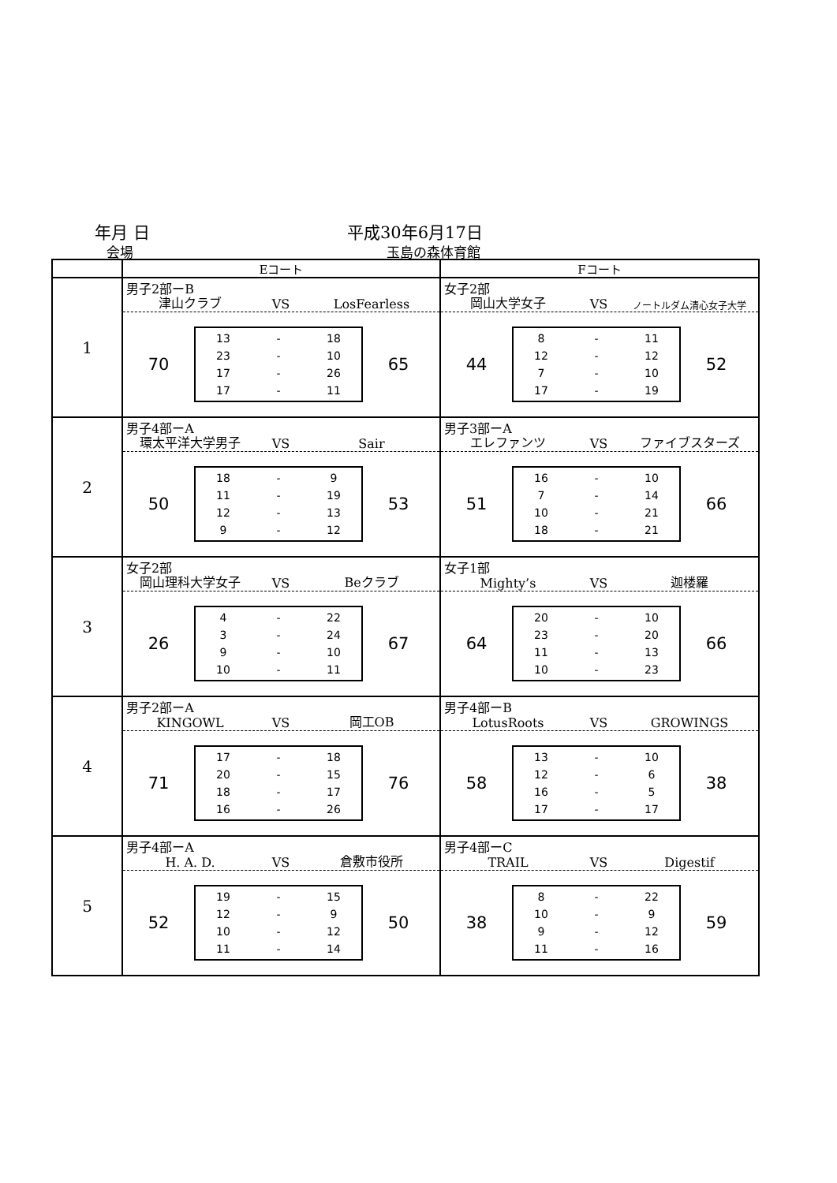年月 日 平成30年6月17日
会場 玉島の森体育館
| | Eコート | Fコート |
| 1 | 男子2部ーB 津山クラブ VS LosFearless 70 13 - 18 23 - 10 17 - 26 17 - 11 65 | 女子2部 岡山大学女子 VS ノートルダム清心女子大学 44 8 - 11 12 - 12 7 - 10 17 - 19 52 |
| 2 | 男子4部ーA 環太平洋大学男子 VS Sair 50 18 - 9 11 - 19 12 - 13 9 - 12 53 | 男子3部ーA エレファンツ VS ファイブスターズ 51 16 - 10 7 - 14 10 - 21 18 - 21 66 |
| 3 | 女子2部 岡山理科大学女子 VS Beクラブ 26 4 - 22 3 - 24 9 - 10 10 - 11 67 | 女子1部 Mighty’s VS 迦楼羅 64 20 - 10 23 - 20 11 - 13 10 - 23 66 |
| 4 | 男子2部ーA KINGOWL VS 岡工OB 71 17 - 18 20 - 15 18 - 17 16 - 26 76 | 男子4部ーB LotusRoots VS GROWINGS 58 13 - 10 12 - 6 16 - 5 17 - 17 38 |
| 5 | 男子4部ーA H. A. D. VS 倉敷市役所 52 19 - 15 12 - 9 10 - 12 11 - 14 50 | 男子4部ーC TRAIL VS Digestif 38 8 - 22 10 - 9 9 - 12 11 - 16 59 |